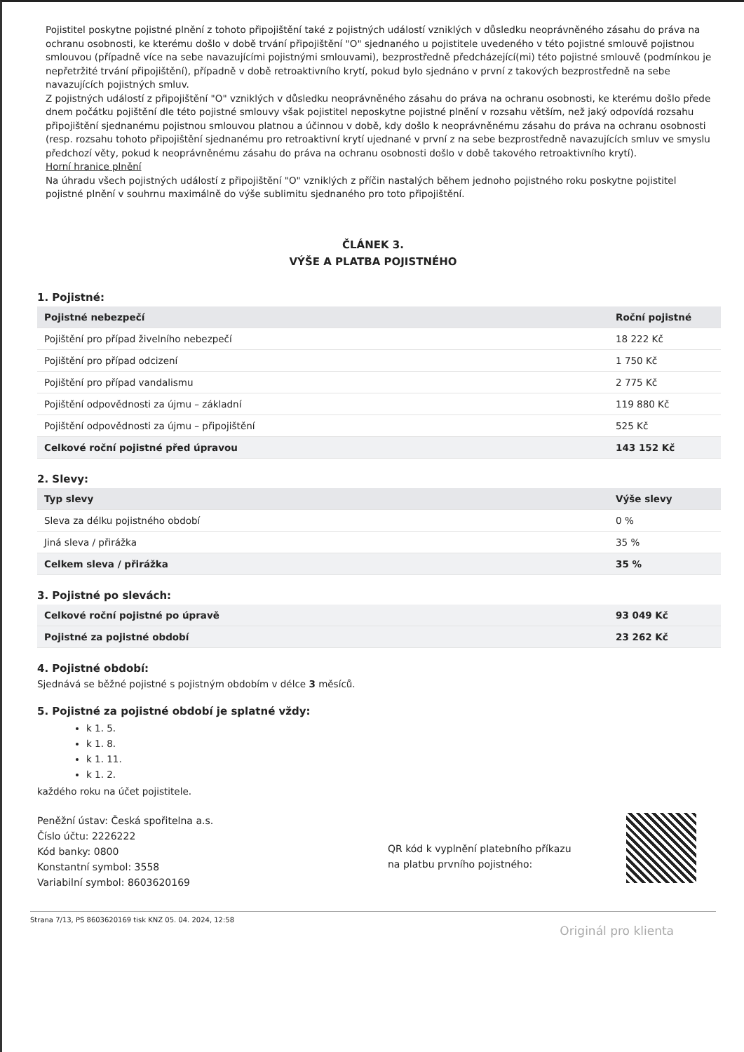Pojistitel poskytne pojistné plnění z tohoto připojištění také z pojistných událostí vzniklých v důsledku neoprávněného zásahu do práva na ochranu osobnosti, ke kterému došlo v době trvání připojištění "O" sjednaného u pojistitele uvedeného v této pojistné smlouvě pojistnou smlouvou (případně více na sebe navazujícími pojistnými smlouvami), bezprostředně předcházející(mi) této pojistné smlouvě (podmínkou je nepřetržité trvání připojištění), případně v době retroaktivního krytí, pokud bylo sjednáno v první z takových bezprostředně na sebe navazujících pojistných smluv.
Z pojistných událostí z připojištění "O" vzniklých v důsledku neoprávněného zásahu do práva na ochranu osobnosti, ke kterému došlo přede dnem počátku pojištění dle této pojistné smlouvy však pojistitel neposkytne pojistné plnění v rozsahu větším, než jaký odpovídá rozsahu připojištění sjednanému pojistnou smlouvou platnou a účinnou v době, kdy došlo k neoprávněnému zásahu do práva na ochranu osobnosti (resp. rozsahu tohoto připojištění sjednanému pro retroaktivní krytí ujednané v první z na sebe bezprostředně navazujících smluv ve smyslu předchozí věty, pokud k neoprávněnému zásahu do práva na ochranu osobnosti došlo v době takového retroaktivního krytí).
Horní hranice plnění
Na úhradu všech pojistných událostí z připojištění "O" vzniklých z příčin nastalých během jednoho pojistného roku poskytne pojistitel pojistné plnění v souhrnu maximálně do výše sublimitu sjednaného pro toto připojištění.
ČLÁNEK 3.
VÝŠE A PLATBA POJISTNÉHO
1. Pojistné:
| Pojistné nebezpečí | Roční pojistné |
| --- | --- |
| Pojištění pro případ živelního nebezpečí | 18 222 Kč |
| Pojištění pro případ odcizení | 1 750 Kč |
| Pojištění pro případ vandalismu | 2 775 Kč |
| Pojištění odpovědnosti za újmu – základní | 119 880 Kč |
| Pojištění odpovědnosti za újmu – připojištění | 525 Kč |
| Celkové roční pojistné před úpravou | 143 152 Kč |
2. Slevy:
| Typ slevy | Výše slevy |
| --- | --- |
| Sleva za délku pojistného období | 0 % |
| Jiná sleva / přirážka | 35 % |
| Celkem sleva / přirážka | 35 % |
3. Pojistné po slevách:
| Celkové roční pojistné po úpravě | 93 049 Kč |
| Pojistné za pojistné období | 23 262 Kč |
4. Pojistné období:
Sjednává se běžné pojistné s pojistným obdobím v délce 3 měsíců.
5. Pojistné za pojistné období je splatné vždy:
k 1. 5.
k 1. 8.
k 1. 11.
k 1. 2.
každého roku na účet pojistitele.
Peněžní ústav: Česká spořitelna a.s.
Číslo účtu: 2226222
Kód banky: 0800
Konstantní symbol: 3558
Variabilní symbol: 8603620169
QR kód k vyplnění platebního příkazu na platbu prvního pojistného:
Strana 7/13, PS 8603620169 tisk KNZ 05. 04. 2024, 12:58
Originál pro klienta